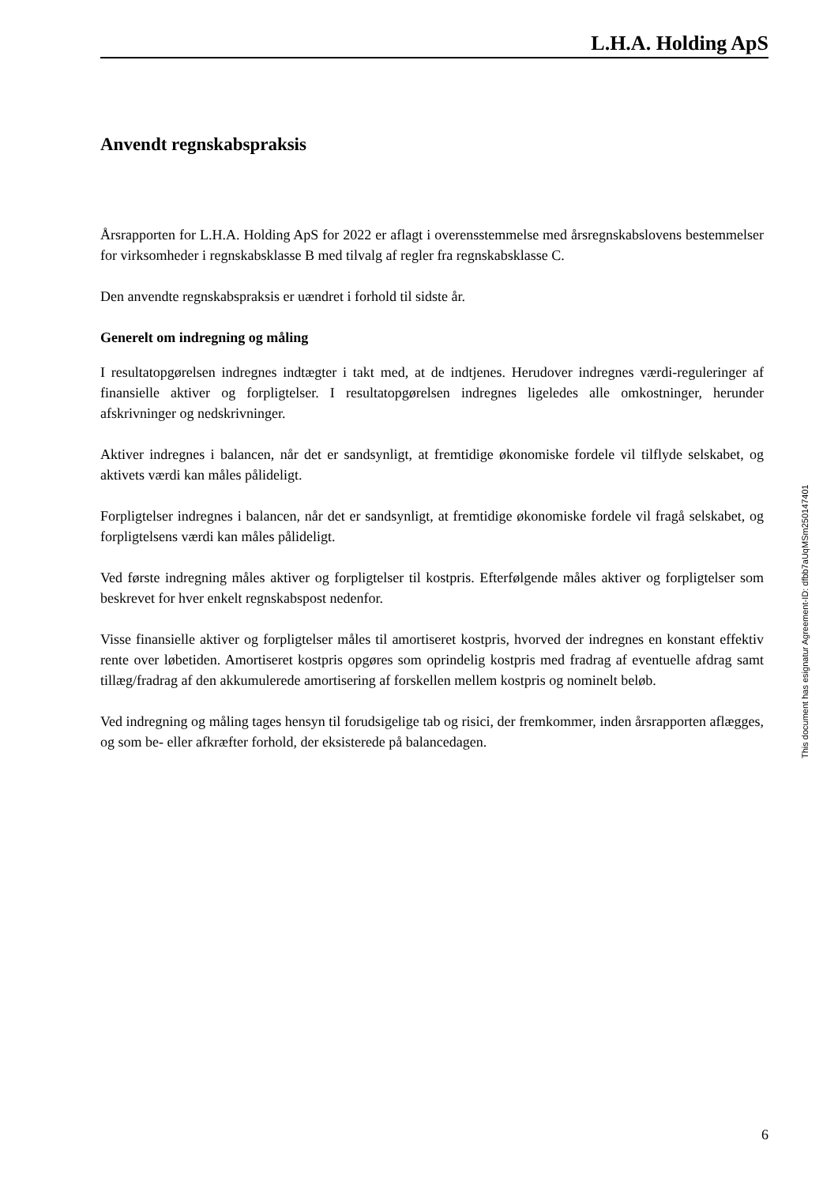L.H.A. Holding ApS
Anvendt regnskabspraksis
Årsrapporten for L.H.A. Holding ApS for 2022 er aflagt i overensstemmelse med årsregnskabslovens bestemmelser for virksomheder i regnskabsklasse B med tilvalg af regler fra regnskabsklasse C.
Den anvendte regnskabspraksis er uændret i forhold til sidste år.
Generelt om indregning og måling
I resultatopgørelsen indregnes indtægter i takt med, at de indtjenes. Herudover indregnes værdi-reguleringer af finansielle aktiver og forpligtelser. I resultatopgørelsen indregnes ligeledes alle omkostninger, herunder afskrivninger og nedskrivninger.
Aktiver indregnes i balancen, når det er sandsynligt, at fremtidige økonomiske fordele vil tilflyde selskabet, og aktivets værdi kan måles pålideligt.
Forpligtelser indregnes i balancen, når det er sandsynligt, at fremtidige økonomiske fordele vil fragå selskabet, og forpligtelsens værdi kan måles pålideligt.
Ved første indregning måles aktiver og forpligtelser til kostpris. Efterfølgende måles aktiver og forpligtelser som beskrevet for hver enkelt regnskabspost nedenfor.
Visse finansielle aktiver og forpligtelser måles til amortiseret kostpris, hvorved der indregnes en konstant effektiv rente over løbetiden. Amortiseret kostpris opgøres som oprindelig kostpris med fradrag af eventuelle afdrag samt tillæg/fradrag af den akkumulerede amortisering af forskellen mellem kostpris og nominelt beløb.
Ved indregning og måling tages hensyn til forudsigelige tab og risici, der fremkommer, inden årsrapporten aflægges, og som be- eller afkræfter forhold, der eksisterede på balancedagen.
This document has esignatur Agreement-ID: dfbb7aUqMSm250147401
6